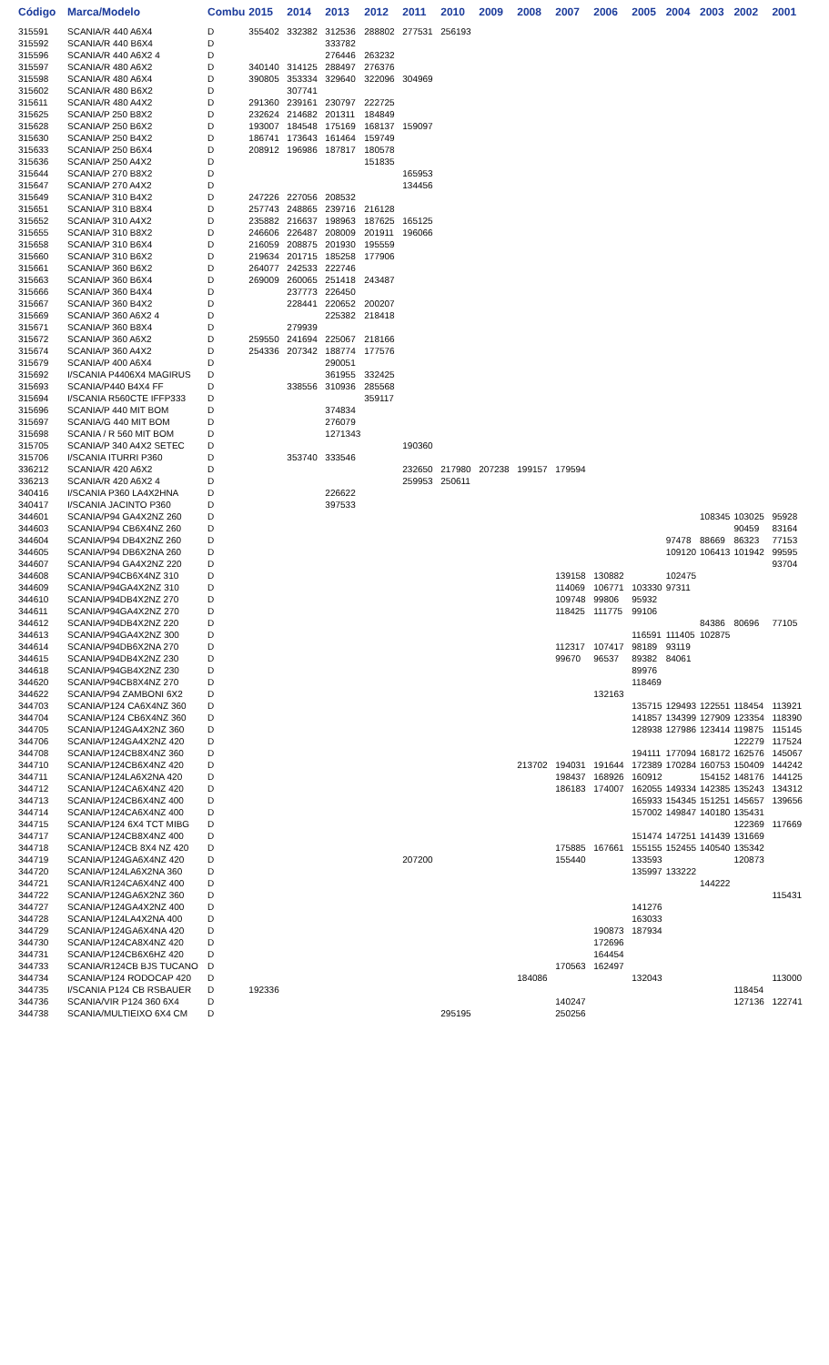| Código | Marca/Modelo | Combu | 2015 | 2014 | 2013 | 2012 | 2011 | 2010 | 2009 | 2008 | 2007 | 2006 | 2005 | 2004 | 2003 | 2002 | 2001 |
| --- | --- | --- | --- | --- | --- | --- | --- | --- | --- | --- | --- | --- | --- | --- | --- | --- | --- |
| 315591 | SCANIA/R 440 A6X4 | D | 355402 | 332382 | 312536 | 288802 | 277531 | 256193 | | | | | | | | | |
| 315592 | SCANIA/R 440 B6X4 | D | | | 333782 | | | | | | | | | | | | |
| 315596 | SCANIA/R 440 A6X2 4 | D | | | 276446 | 263232 | | | | | | | | | | | |
| 315597 | SCANIA/R 480 A6X2 | D | 340140 | 314125 | 288497 | 276376 | | | | | | | | | | | |
| 315598 | SCANIA/R 480 A6X4 | D | 390805 | 353334 | 329640 | 322096 | 304969 | | | | | | | | | | |
| 315602 | SCANIA/R 480 B6X2 | D | | 307741 | | | | | | | | | | | | | |
| 315611 | SCANIA/R 480 A4X2 | D | 291360 | 239161 | 230797 | 222725 | | | | | | | | | | | |
| 315625 | SCANIA/P 250 B8X2 | D | 232624 | 214682 | 201311 | 184849 | | | | | | | | | | | |
| 315628 | SCANIA/P 250 B6X2 | D | 193007 | 184548 | 175169 | 168137 | 159097 | | | | | | | | | | |
| 315630 | SCANIA/P 250 B4X2 | D | 186741 | 173643 | 161464 | 159749 | | | | | | | | | | | |
| 315633 | SCANIA/P 250 B6X4 | D | 208912 | 196986 | 187817 | 180578 | | | | | | | | | | | |
| 315636 | SCANIA/P 250 A4X2 | D | | | | 151835 | | | | | | | | | | | |
| 315644 | SCANIA/P 270 B8X2 | D | | | | | 165953 | | | | | | | | | | |
| 315647 | SCANIA/P 270 A4X2 | D | | | | | 134456 | | | | | | | | | | |
| 315649 | SCANIA/P 310 B4X2 | D | 247226 | 227056 | 208532 | | | | | | | | | | | | |
| 315651 | SCANIA/P 310 B8X4 | D | 257743 | 248865 | 239716 | 216128 | | | | | | | | | | | |
| 315652 | SCANIA/P 310 A4X2 | D | 235882 | 216637 | 198963 | 187625 | 165125 | | | | | | | | | | |
| 315655 | SCANIA/P 310 B8X2 | D | 246606 | 226487 | 208009 | 201911 | 196066 | | | | | | | | | | |
| 315658 | SCANIA/P 310 B6X4 | D | 216059 | 208875 | 201930 | 195559 | | | | | | | | | | | |
| 315660 | SCANIA/P 310 B6X2 | D | 219634 | 201715 | 185258 | 177906 | | | | | | | | | | | |
| 315661 | SCANIA/P 360 B6X2 | D | 264077 | 242533 | 222746 | | | | | | | | | | | | |
| 315663 | SCANIA/P 360 B6X4 | D | 269009 | 260065 | 251418 | 243487 | | | | | | | | | | | |
| 315666 | SCANIA/P 360 B4X4 | D | | 237773 | 226450 | | | | | | | | | | | | |
| 315667 | SCANIA/P 360 B4X2 | D | | 228441 | 220652 | 200207 | | | | | | | | | | | |
| 315669 | SCANIA/P 360 A6X2 4 | D | | | 225382 | 218418 | | | | | | | | | | | |
| 315671 | SCANIA/P 360 B8X4 | D | | 279939 | | | | | | | | | | | | | |
| 315672 | SCANIA/P 360 A6X2 | D | 259550 | 241694 | 225067 | 218166 | | | | | | | | | | | |
| 315674 | SCANIA/P 360 A4X2 | D | 254336 | 207342 | 188774 | 177576 | | | | | | | | | | | |
| 315679 | SCANIA/P 400 A6X4 | D | | | 290051 | | | | | | | | | | | | |
| 315692 | I/SCANIA P4406X4 MAGIRUS | D | | | 361955 | 332425 | | | | | | | | | | | |
| 315693 | SCANIA/P440 B4X4 FF | D | | 338556 | 310936 | 285568 | | | | | | | | | | | |
| 315694 | I/SCANIA R560CTE IFFP333 | D | | | | 359117 | | | | | | | | | | | |
| 315696 | SCANIA/P 440 MIT BOM | D | | | 374834 | | | | | | | | | | | | |
| 315697 | SCANIA/G 440 MIT BOM | D | | | 276079 | | | | | | | | | | | | |
| 315698 | SCANIA / R 560 MIT BOM | D | | | 1271343 | | | | | | | | | | | | |
| 315705 | SCANIA/P 340 A4X2 SETEC | D | | | | | 190360 | | | | | | | | | | |
| 315706 | I/SCANIA ITURRI P360 | D | | 353740 | 333546 | | | | | | | | | | | | |
| 336212 | SCANIA/R 420 A6X2 | D | | | | | 232650 | 217980 | 207238 | 199157 | 179594 | | | | | | |
| 336213 | SCANIA/R 420 A6X2 4 | D | | | | | 259953 | 250611 | | | | | | | | | |
| 340416 | I/SCANIA P360 LA4X2HNA | D | | | 226622 | | | | | | | | | | | | |
| 340417 | I/SCANIA JACINTO P360 | D | | | 397533 | | | | | | | | | | | | |
| 344601 | SCANIA/P94 GA4X2NZ 260 | D | | | | | | | | | | | | | 108345 | 103025 | 95928 |
| 344603 | SCANIA/P94 CB6X4NZ 260 | D | | | | | | | | | | | | | | 90459 | 83164 |
| 344604 | SCANIA/P94 DB4X2NZ 260 | D | | | | | | | | | | | | 97478 | 88669 | 86323 | 77153 |
| 344605 | SCANIA/P94 DB6X2NA 260 | D | | | | | | | | | | | | 109120 | 106413 | 101942 | 99595 |
| 344607 | SCANIA/P94 GA4X2NZ 220 | D | | | | | | | | | | | | | | | 93704 |
| 344608 | SCANIA/P94CB6X4NZ 310 | D | | | | | | | | | 139158 | 130882 | | 102475 | | | |
| 344609 | SCANIA/P94GA4X2NZ 310 | D | | | | | | | | | 114069 | 106771 | 103330 | 97311 | | | |
| 344610 | SCANIA/P94DB4X2NZ 270 | D | | | | | | | | | 109748 | 99806 | 95932 | | | | |
| 344611 | SCANIA/P94GA4X2NZ 270 | D | | | | | | | | | 118425 | 111775 | 99106 | | | | |
| 344612 | SCANIA/P94DB4X2NZ 220 | D | | | | | | | | | | | | | 84386 | 80696 | 77105 |
| 344613 | SCANIA/P94GA4X2NZ 300 | D | | | | | | | | | | | 116591 | 111405 | 102875 | | |
| 344614 | SCANIA/P94DB6X2NA 270 | D | | | | | | | | | 112317 | 107417 | 98189 | 93119 | | | |
| 344615 | SCANIA/P94DB4X2NZ 230 | D | | | | | | | | | 99670 | 96537 | 89382 | 84061 | | | |
| 344618 | SCANIA/P94GB4X2NZ 230 | D | | | | | | | | | | | 89976 | | | | |
| 344620 | SCANIA/P94CB8X4NZ 270 | D | | | | | | | | | | | 118469 | | | | |
| 344622 | SCANIA/P94 ZAMBONI 6X2 | D | | | | | | | | | | 132163 | | | | | |
| 344703 | SCANIA/P124 CA6X4NZ 360 | D | | | | | | | | | | | 135715 | 129493 | 122551 | 118454 | 113921 |
| 344704 | SCANIA/P124 CB6X4NZ 360 | D | | | | | | | | | | | 141857 | 134399 | 127909 | 123354 | 118390 |
| 344705 | SCANIA/P124GA4X2NZ 360 | D | | | | | | | | | | | 128938 | 127986 | 123414 | 119875 | 115145 |
| 344706 | SCANIA/P124GA4X2NZ 420 | D | | | | | | | | | | | | | | 122279 | 117524 |
| 344708 | SCANIA/P124CB8X4NZ 360 | D | | | | | | | | | | | 194111 | 177094 | 168172 | 162576 | 145067 |
| 344710 | SCANIA/P124CB6X4NZ 420 | D | | | | | | | | 213702 | 194031 | 191644 | 172389 | 170284 | 160753 | 150409 | 144242 |
| 344711 | SCANIA/P124LA6X2NA 420 | D | | | | | | | | | 198437 | 168926 | 160912 | | 154152 | 148176 | 144125 |
| 344712 | SCANIA/P124CA6X4NZ 420 | D | | | | | | | | | 186183 | 174007 | 162055 | 149334 | 142385 | 135243 | 134312 |
| 344713 | SCANIA/P124CB6X4NZ 400 | D | | | | | | | | | | | 165933 | 154345 | 151251 | 145657 | 139656 |
| 344714 | SCANIA/P124CA6X4NZ 400 | D | | | | | | | | | | | 157002 | 149847 | 140180 | 135431 | |
| 344715 | SCANIA/P124 6X4 TCT MIBG | D | | | | | | | | | | | | | | 122369 | 117669 |
| 344717 | SCANIA/P124CB8X4NZ 400 | D | | | | | | | | | | | 151474 | 147251 | 141439 | 131669 | |
| 344718 | SCANIA/P124CB 8X4 NZ 420 | D | | | | | | | | | 175885 | 167661 | 155155 | 152455 | 140540 | 135342 | |
| 344719 | SCANIA/P124GA6X4NZ 420 | D | | | | | 207200 | | | | 155440 | | 133593 | | | 120873 | |
| 344720 | SCANIA/P124LA6X2NA 360 | D | | | | | | | | | | | 135997 | 133222 | | | |
| 344721 | SCANIA/R124CA6X4NZ 400 | D | | | | | | | | | | | | | 144222 | | |
| 344722 | SCANIA/P124GA6X2NZ 360 | D | | | | | | | | | | | | | | | 115431 |
| 344727 | SCANIA/P124GA4X2NZ 400 | D | | | | | | | | | | | 141276 | | | | |
| 344728 | SCANIA/P124LA4X2NA 400 | D | | | | | | | | | | | 163033 | | | | |
| 344729 | SCANIA/P124GA6X4NA 420 | D | | | | | | | | | | 190873 | 187934 | | | | |
| 344730 | SCANIA/P124CA8X4NZ 420 | D | | | | | | | | | | 172696 | | | | | |
| 344731 | SCANIA/P124CB6X6HZ 420 | D | | | | | | | | | | 164454 | | | | | |
| 344733 | SCANIA/R124CB BJS TUCANO | D | | | | | | | | | 170563 | 162497 | | | | | |
| 344734 | SCANIA/P124 RODOCAP 420 | D | | | | | | | | 184086 | | | 132043 | | | | 113000 |
| 344735 | I/SCANIA P124 CB RSBAUER | D | 192336 | | | | | | | | | | | | | 118454 | |
| 344736 | SCANIA/VIR P124 360 6X4 | D | | | | | | | | | 140247 | | | | | 127136 | 122741 |
| 344738 | SCANIA/MULTIEIXO 6X4 CM | D | | | | | | 295195 | | | 250256 | | | | | | |